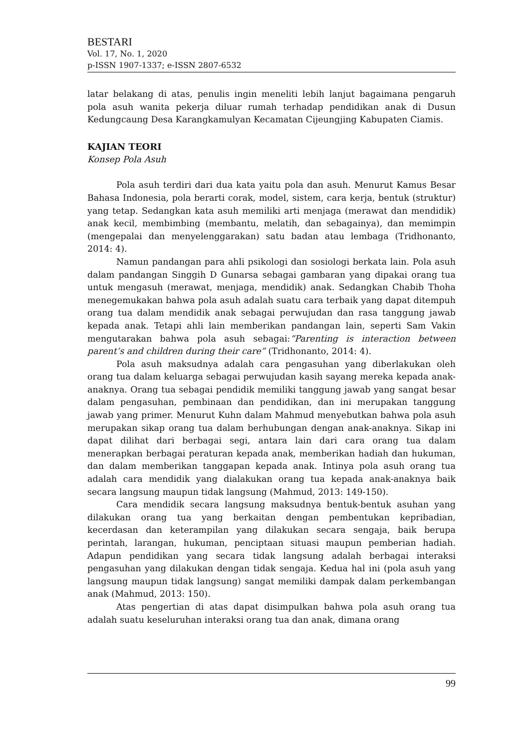BESTARI
Vol. 17, No. 1, 2020
p-ISSN 1907-1337; e-ISSN 2807-6532
latar belakang di atas, penulis ingin meneliti lebih lanjut bagaimana pengaruh pola asuh wanita pekerja diluar rumah terhadap pendidikan anak di Dusun Kedungcaung Desa Karangkamulyan Kecamatan Cijeungjing Kabupaten Ciamis.
KAJIAN TEORI
Konsep Pola Asuh
Pola asuh terdiri dari dua kata yaitu pola dan asuh. Menurut Kamus Besar Bahasa Indonesia, pola berarti corak, model, sistem, cara kerja, bentuk (struktur) yang tetap. Sedangkan kata asuh memiliki arti menjaga (merawat dan mendidik) anak kecil, membimbing (membantu, melatih, dan sebagainya), dan memimpin (mengepalai dan menyelenggarakan) satu badan atau lembaga (Tridhonanto, 2014: 4).
Namun pandangan para ahli psikologi dan sosiologi berkata lain. Pola asuh dalam pandangan Singgih D Gunarsa sebagai gambaran yang dipakai orang tua untuk mengasuh (merawat, menjaga, mendidik) anak. Sedangkan Chabib Thoha menegemukakan bahwa pola asuh adalah suatu cara terbaik yang dapat ditempuh orang tua dalam mendidik anak sebagai perwujudan dan rasa tanggung jawab kepada anak. Tetapi ahli lain memberikan pandangan lain, seperti Sam Vakin mengutarakan bahwa pola asuh sebagai:“Parenting is interaction between parent’s and children during their care” (Tridhonanto, 2014: 4).
Pola asuh maksudnya adalah cara pengasuhan yang diberlakukan oleh orang tua dalam keluarga sebagai perwujudan kasih sayang mereka kepada anak-anaknya. Orang tua sebagai pendidik memiliki tanggung jawab yang sangat besar dalam pengasuhan, pembinaan dan pendidikan, dan ini merupakan tanggung jawab yang primer. Menurut Kuhn dalam Mahmud menyebutkan bahwa pola asuh merupakan sikap orang tua dalam berhubungan dengan anak-anaknya. Sikap ini dapat dilihat dari berbagai segi, antara lain dari cara orang tua dalam menerapkan berbagai peraturan kepada anak, memberikan hadiah dan hukuman, dan dalam memberikan tanggapan kepada anak. Intinya pola asuh orang tua adalah cara mendidik yang dialakukan orang tua kepada anak-anaknya baik secara langsung maupun tidak langsung (Mahmud, 2013: 149-150).
Cara mendidik secara langsung maksudnya bentuk-bentuk asuhan yang dilakukan orang tua yang berkaitan dengan pembentukan kepribadian, kecerdasan dan keterampilan yang dilakukan secara sengaja, baik berupa perintah, larangan, hukuman, penciptaan situasi maupun pemberian hadiah. Adapun pendidikan yang secara tidak langsung adalah berbagai interaksi pengasuhan yang dilakukan dengan tidak sengaja. Kedua hal ini (pola asuh yang langsung maupun tidak langsung) sangat memiliki dampak dalam perkembangan anak (Mahmud, 2013: 150).
Atas pengertian di atas dapat disimpulkan bahwa pola asuh orang tua adalah suatu keseluruhan interaksi orang tua dan anak, dimana orang
99